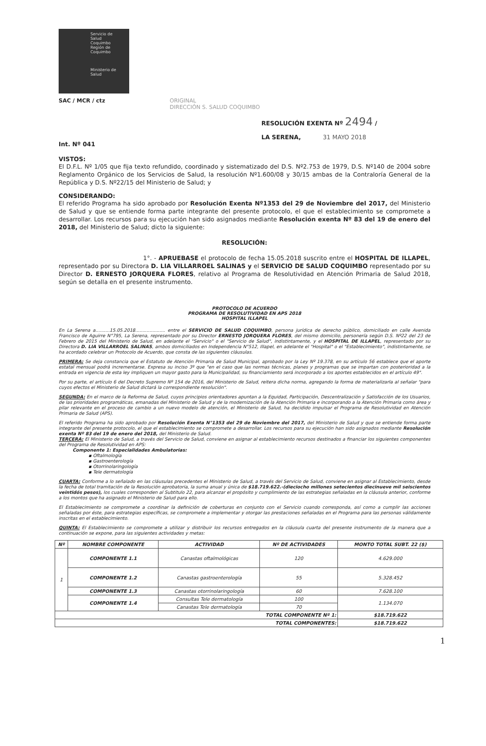Servicio de
Salud
Coquimbo
Región de Coquimbo
Ministerio de
Salud
SAC / MCR / ctz ORIGINAL
DIRECCIÓN S. SALUD COQUIMBO
RESOLUCIÓN EXENTA Nº 2494 /
LA SERENA, 31 MAYO 2018
Int. Nº 041
VISTOS:
El D.F.L. Nº 1/05 que fija texto refundido, coordinado y sistematizado del D.S. Nº2.753 de 1979, D.S. Nº140 de 2004 sobre Reglamento Orgánico de los Servicios de Salud, la resolución Nº1.600/08 y 30/15 ambas de la Contraloría General de la República y D.S. Nº22/15 del Ministerio de Salud; y
CONSIDERANDO:
El referido Programa ha sido aprobado por Resolución Exenta Nº1353 del 29 de Noviembre del 2017, del Ministerio de Salud y que se entiende forma parte integrante del presente protocolo, el que el establecimiento se compromete a desarrollar. Los recursos para su ejecución han sido asignados mediante Resolución exenta Nº 83 del 19 de enero del 2018, del Ministerio de Salud; dicto la siguiente:
RESOLUCIÓN:
1°. - APRUEBASE el protocolo de fecha 15.05.2018 suscrito entre el HOSPITAL DE ILLAPEL, representado por su Directora D. LIA VILLARROEL SALINAS y el SERVICIO DE SALUD COQUIMBO representado por su Director D. ERNESTO JORQUERA FLORES, relativo al Programa de Resolutividad en Atención Primaria de Salud 2018, según se detalla en el presente instrumento.
PROTOCOLO DE ACUERDO
PROGRAMA DE RESOLUTIVIDAD EN APS 2018
HOSPITAL ILLAPEL
En La Serena a..........15.05.2018..................... entre el SERVICIO DE SALUD COQUIMBO, persona jurídica de derecho público, domiciliado en calle Avenida Francisco de Aguirre N°795, La Serena, representado por su Director ERNESTO JORQUERA FLORES, del mismo domicilio, personería según D.S. Nº22 del 23 de Febrero de 2015 del Ministerio de Salud, en adelante el "Servicio" o el "Servicio de Salud", indistintamente, y el HOSPITAL DE ILLAPEL, representado por su Directora D. LIA VILLARROEL SALINAS, ambos domiciliados en Independencia N°512, Illapel, en adelante el "Hospital" o el "Establecimiento", indistintamente, se ha acordado celebrar un Protocolo de Acuerdo, que consta de las siguientes cláusulas.
PRIMERA: Se deja constancia que el Estatuto de Atención Primaria de Salud Municipal, aprobado por la Ley Nº 19.378, en su artículo 56 establece que el aporte estatal mensual podrá incrementarse. Expresa su inciso 3º que "en el caso que las normas técnicas, planes y programas que se impartan con posterioridad a la entrada en vigencia de esta ley impliquen un mayor gasto para la Municipalidad, su financiamiento será incorporado a los aportes establecidos en el artículo 49".
Por su parte, el artículo 6 del Decreto Supremo Nº 154 de 2016, del Ministerio de Salud, reitera dicha norma, agregando la forma de materializarla al señalar "para cuyos efectos el Ministerio de Salud dictará la correspondiente resolución".
SEGUNDA: En el marco de la Reforma de Salud, cuyos principios orientadores apuntan a la Equidad, Participación, Descentralización y Satisfacción de los Usuarios, de las prioridades programáticas, emanadas del Ministerio de Salud y de la modernización de la Atención Primaria e incorporando a la Atención Primaria como área y pilar relevante en el proceso de cambio a un nuevo modelo de atención, el Ministerio de Salud, ha decidido impulsar el Programa de Resolutividad en Atención Primaria de Salud (APS).
El referido Programa ha sido aprobado por Resolución Exenta N°1353 del 29 de Noviembre del 2017, del Ministerio de Salud y que se entiende forma parte integrante del presente protocolo, el que el establecimiento se compromete a desarrollar. Los recursos para su ejecución han sido asignados mediante Resolución exenta Nº 83 del 19 de enero del 2018, del Ministerio de Salud.
TERCERA: El Ministerio de Salud, a través del Servicio de Salud, conviene en asignar al establecimiento recursos destinados a financiar los siguientes componentes del Programa de Resolutividad en APS:
Componente 1: Especialidades Ambulatorias:
▪ Oftalmología
▪ Gastroenterología
▪ Otorrinolaringología
▪ Tele dermatología
CUARTA: Conforme a lo señalado en las cláusulas precedentes el Ministerio de Salud, a través del Servicio de Salud, conviene en asignar al Establecimiento, desde la fecha de total tramitación de la Resolución aprobatoria, la suma anual y única de $18.719.622.-(dieciocho millones setecientos diecinueve mil seiscientos veintidós pesos), los cuales corresponden al Subtitulo 22, para alcanzar el propósito y cumplimiento de las estrategias señaladas en la cláusula anterior, conforme a los montos que ha asignado el Ministerio de Salud para ello.
El Establecimiento se compromete a coordinar la definición de coberturas en conjunto con el Servicio cuando corresponda, así como a cumplir las acciones señaladas por éste, para estrategias específicas, se compromete a implementar y otorgar las prestaciones señaladas en el Programa para las personas válidamente inscritas en el establecimiento.
QUINTA: El Establecimiento se compromete a utilizar y distribuir los recursos entregados en la cláusula cuarta del presente instrumento de la manera que a continuación se expone, para las siguientes actividades y metas:
| Nº | NOMBRE COMPONENTE | ACTIVIDAD | Nº DE ACTIVIDADES | MONTO TOTAL SUBT. 22 ($) |
| --- | --- | --- | --- | --- |
| 1 | COMPONENTE 1.1 | Canastas oftalmológicas | 120 | 4.629.000 |
| | COMPONENTE 1.2 | Canastas gastroenterología | 55 | 5.328.452 |
| | COMPONENTE 1.3 | Canastas otorrinolaringología | 60 | 7.628.100 |
| | COMPONENTE 1.4 | Consultas Tele dermatología | 100 | 1.134.070 |
| | | Canastas Tele dermatología | 70 | |
| TOTAL COMPONENTE Nº 1: | | | | $18.719.622 |
| TOTAL COMPONENTES: | | | | $18.719.622 |
1